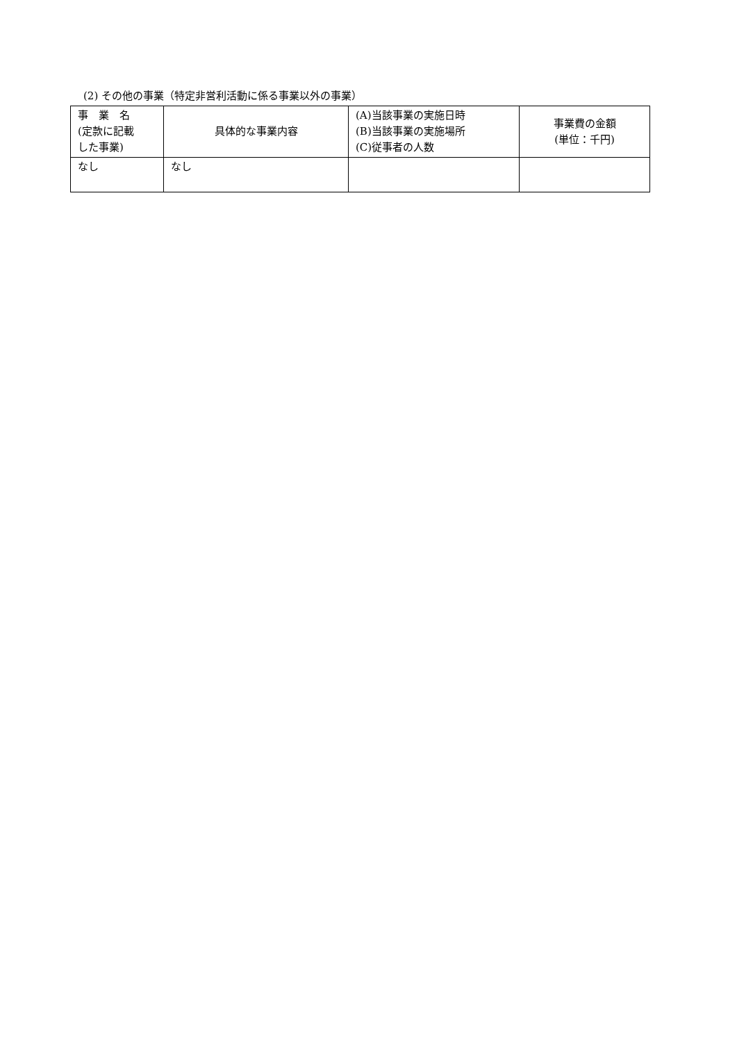(2) その他の事業（特定非営利活動に係る事業以外の事業）
| 事 業 名 (定款に記載 した事業) | 具体的な事業内容 | (A)当該事業の実施日時 (B)当該事業の実施場所 (C)従事者の人数 | 事業費の金額 (単位：千円) |
| --- | --- | --- | --- |
| なし | なし | | |